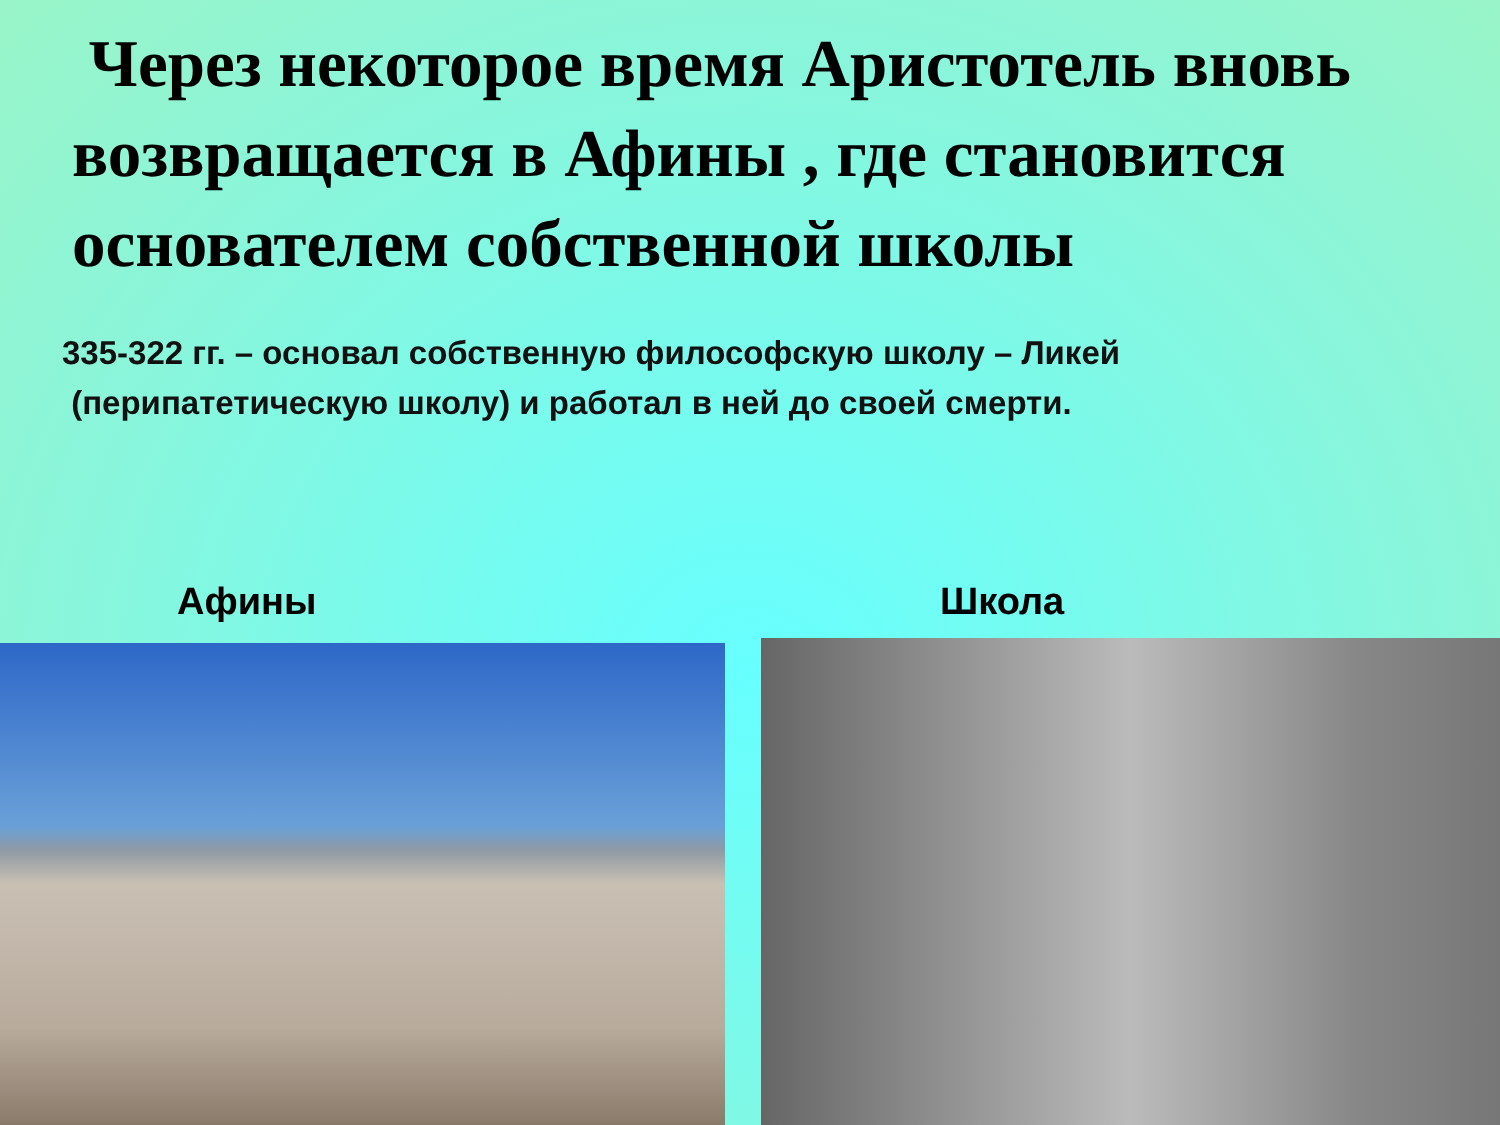Через некоторое время Аристотель вновь возвращается в Афины , где становится основателем собственной школы
335-322 гг. – основал собственную философскую школу – Ликей
(перипатетическую школу) и работал в ней до своей смерти.
Афины Школа